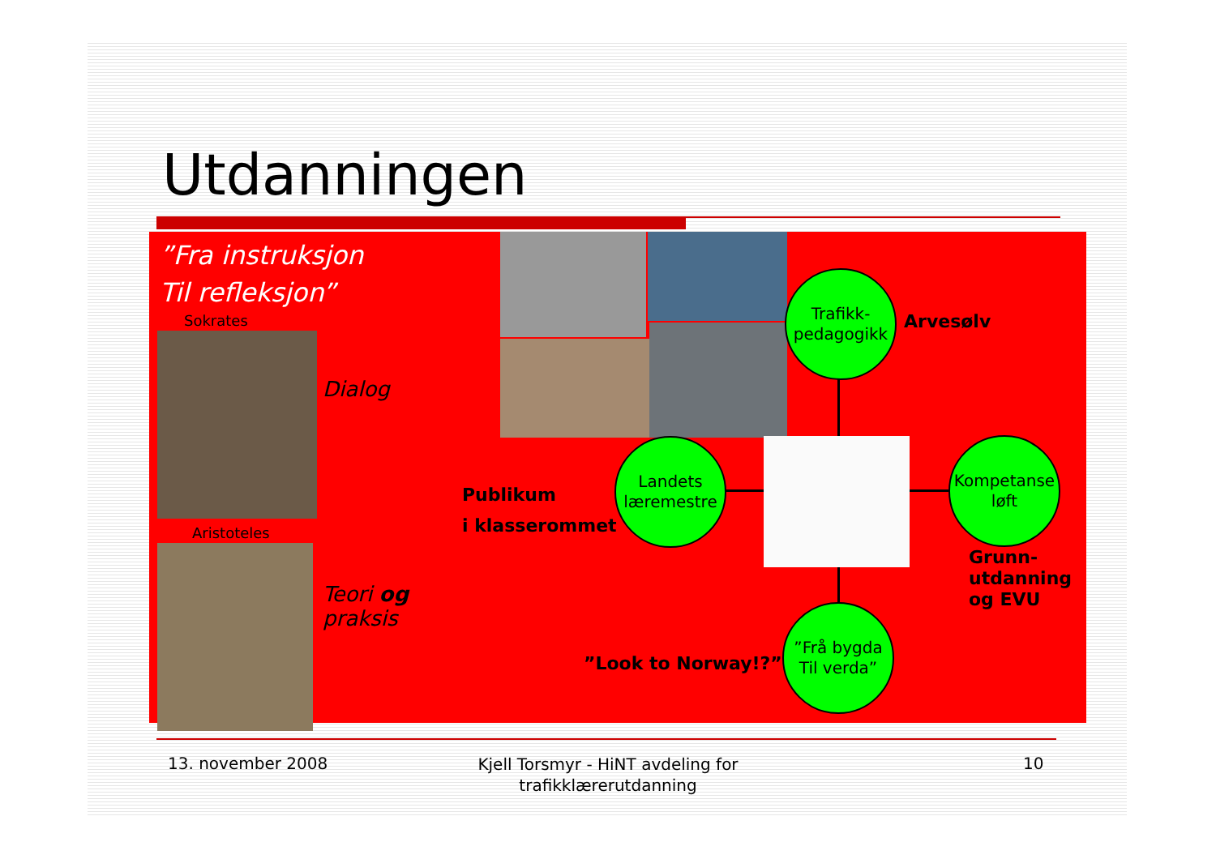Utdanningen
”Fra instruksjon
Til refleksjon”
Sokrates
Dialog
Aristoteles
Teori og
praksis
Trafikk-
pedagogikk
Arvesølv
Landets
læremestre
Publikum
i klasserommet
Kompetanse
løft
Grunn-
utdanning
og EVU
”Frå bygda
Til verda”
”Look to Norway!?”
13. november 2008
Kjell Torsmyr - HiNT avdeling for trafikklærerutdanning
10